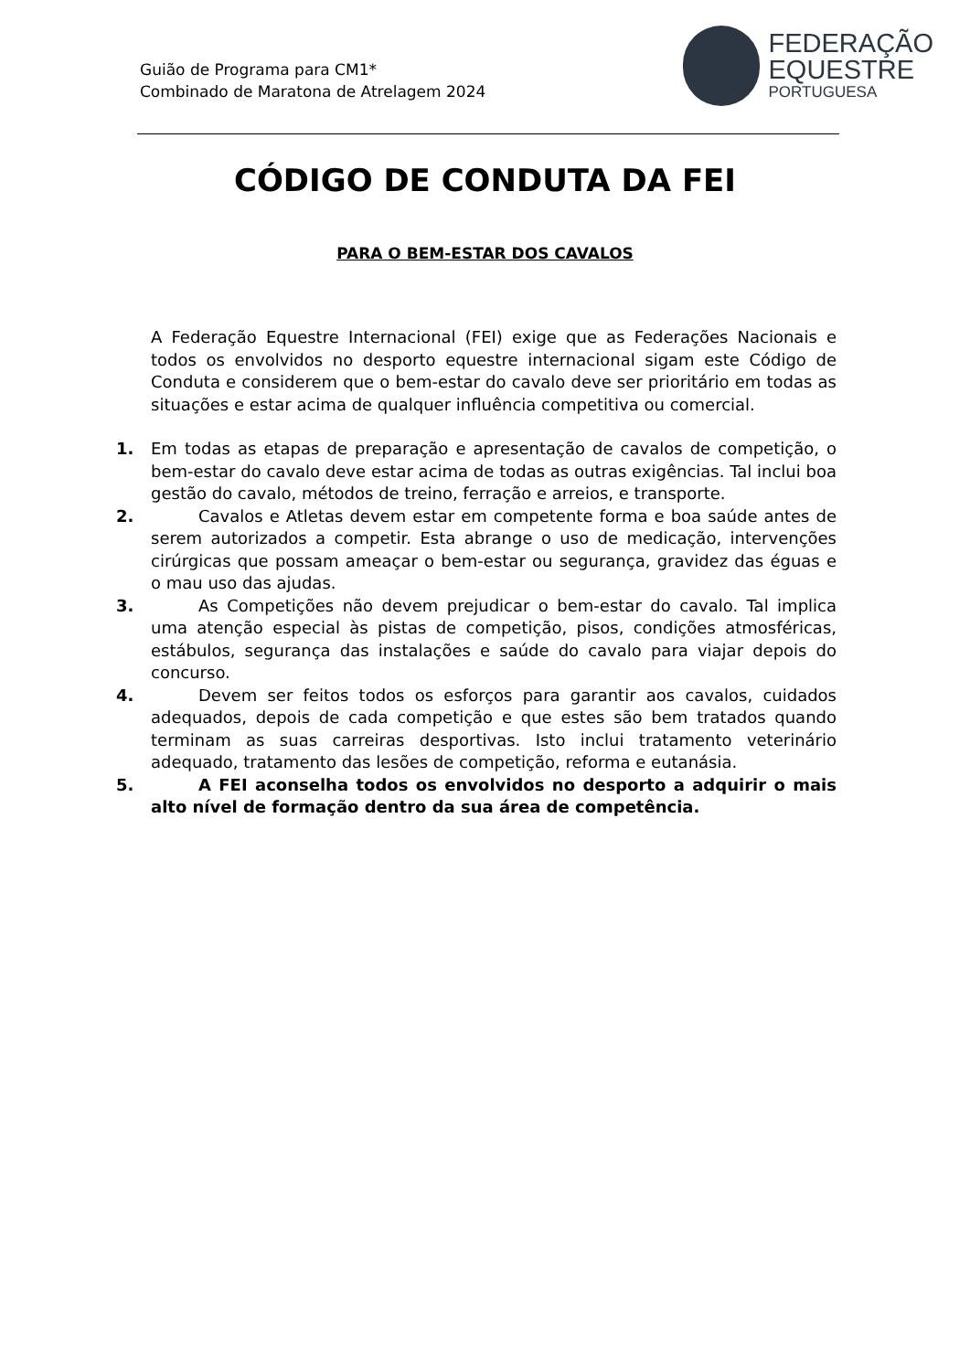Guião de Programa para CM1*
Combinado de Maratona de Atrelagem 2024
FEDERAÇÃO
EQUESTRE
PORTUGUESA
CÓDIGO DE CONDUTA DA FEI
PARA O BEM-ESTAR DOS CAVALOS
A Federação Equestre Internacional (FEI) exige que as Federações Nacionais e todos os envolvidos no desporto equestre internacional sigam este Código de Conduta e considerem que o bem-estar do cavalo deve ser prioritário em todas as situações e estar acima de qualquer influência competitiva ou comercial.
1. Em todas as etapas de preparação e apresentação de cavalos de competição, o bem-estar do cavalo deve estar acima de todas as outras exigências. Tal inclui boa gestão do cavalo, métodos de treino, ferração e arreios, e transporte.
2. Cavalos e Atletas devem estar em competente forma e boa saúde antes de serem autorizados a competir. Esta abrange o uso de medicação, intervenções cirúrgicas que possam ameaçar o bem-estar ou segurança, gravidez das éguas e o mau uso das ajudas.
3. As Competições não devem prejudicar o bem-estar do cavalo. Tal implica uma atenção especial às pistas de competição, pisos, condições atmosféricas, estábulos, segurança das instalações e saúde do cavalo para viajar depois do concurso.
4. Devem ser feitos todos os esforços para garantir aos cavalos, cuidados adequados, depois de cada competição e que estes são bem tratados quando terminam as suas carreiras desportivas. Isto inclui tratamento veterinário adequado, tratamento das lesões de competição, reforma e eutanásia.
5. A FEI aconselha todos os envolvidos no desporto a adquirir o mais alto nível de formação dentro da sua área de competência.